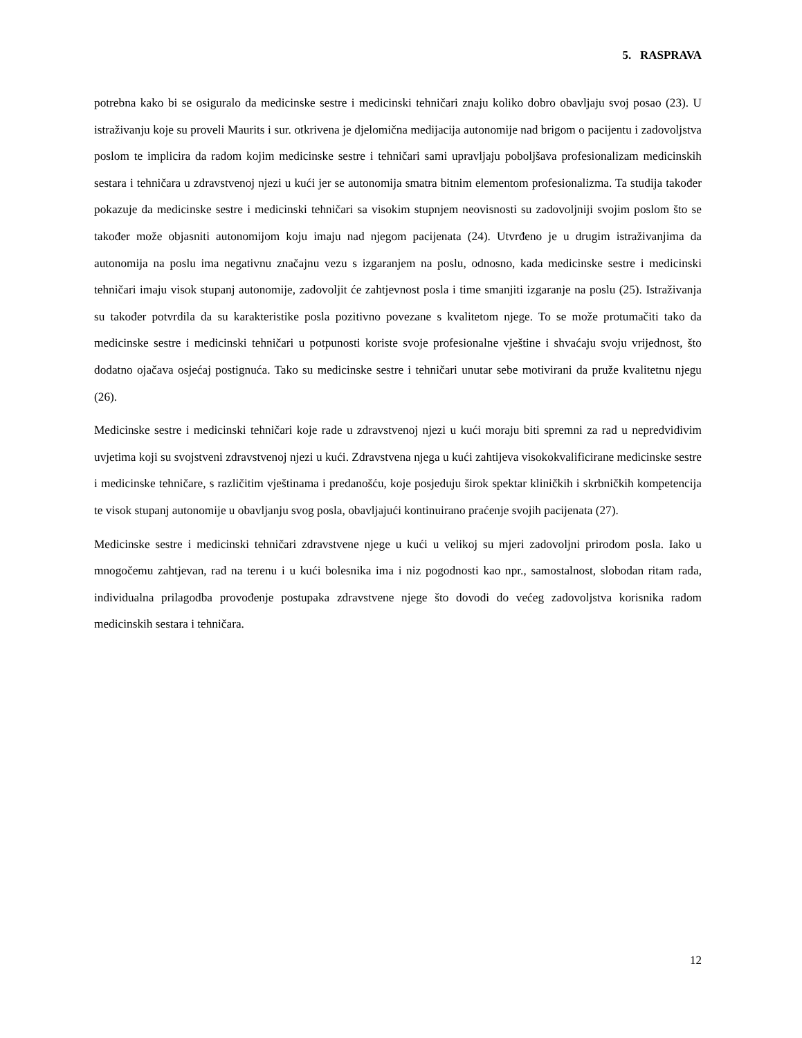5. RASPRAVA
potrebna kako bi se osiguralo da medicinske sestre i medicinski tehničari znaju koliko dobro obavljaju svoj posao (23). U istraživanju koje su proveli Maurits i sur. otkrivena je djelomična medijacija autonomije nad brigom o pacijentu i zadovoljstva poslom te implicira da radom kojim medicinske sestre i tehničari sami upravljaju poboljšava profesionalizam medicinskih sestara i tehničara u zdravstvenoj njezi u kući jer se autonomija smatra bitnim elementom profesionalizma. Ta studija također pokazuje da medicinske sestre i medicinski tehničari sa visokim stupnjem neovisnosti su zadovoljniji svojim poslom što se također može objasniti autonomijom koju imaju nad njegom pacijenata (24). Utvrđeno je u drugim istraživanjima da autonomija na poslu ima negativnu značajnu vezu s izgaranjem na poslu, odnosno, kada medicinske sestre i medicinski tehničari imaju visok stupanj autonomije, zadovoljit će zahtjevnost posla i time smanjiti izgaranje na poslu (25). Istraživanja su također potvrdila da su karakteristike posla pozitivno povezane s kvalitetom njege. To se može protumačiti tako da medicinske sestre i medicinski tehničari u potpunosti koriste svoje profesionalne vještine i shvaćaju svoju vrijednost, što dodatno ojačava osjećaj postignuća. Tako su medicinske sestre i tehničari unutar sebe motivirani da pruže kvalitetnu njegu (26).
Medicinske sestre i medicinski tehničari koje rade u zdravstvenoj njezi u kući moraju biti spremni za rad u nepredvidivim uvjetima koji su svojstveni zdravstvenoj njezi u kući. Zdravstvena njega u kući zahtijeva visokokvalificirane medicinske sestre i medicinske tehničare, s različitim vještinama i predanošću, koje posjeduju širok spektar kliničkih i skrbničkih kompetencija te visok stupanj autonomije u obavljanju svog posla, obavljajući kontinuirano praćenje svojih pacijenata (27).
Medicinske sestre i medicinski tehničari zdravstvene njege u kući u velikoj su mjeri zadovoljni prirodom posla. Iako u mnogočemu zahtjevan, rad na terenu i u kući bolesnika ima i niz pogodnosti kao npr., samostalnost, slobodan ritam rada, individualna prilagodba provođenje postupaka zdravstvene njege što dovodi do većeg zadovoljstva korisnika radom medicinskih sestara i tehničara.
12